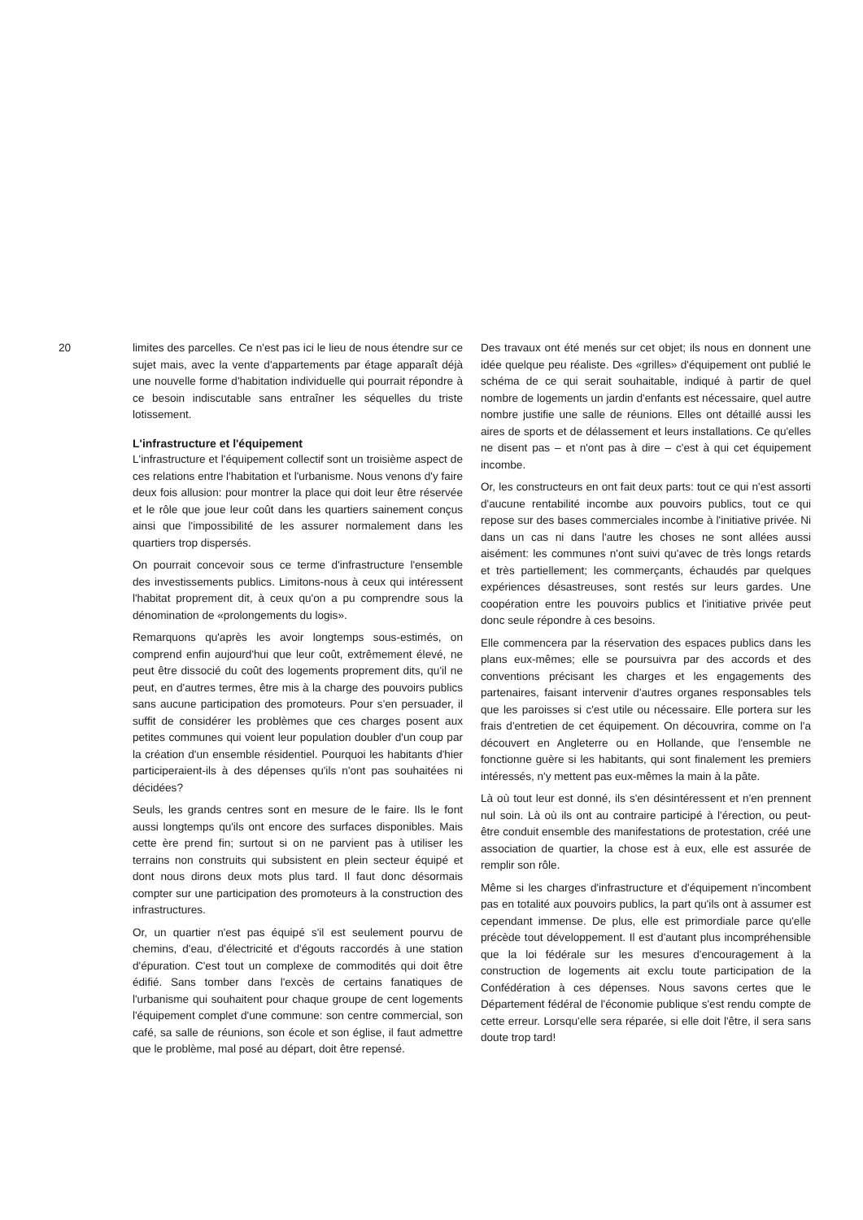20 limites des parcelles. Ce n'est pas ici le lieu de nous étendre sur ce sujet mais, avec la vente d'appartements par étage apparaît déjà une nouvelle forme d'habitation individuelle qui pourrait répondre à ce besoin indiscutable sans entraîner les séquelles du triste lotissement.
L'infrastructure et l'équipement
L'infrastructure et l'équipement collectif sont un troisième aspect de ces relations entre l'habitation et l'urbanisme. Nous venons d'y faire deux fois allusion: pour montrer la place qui doit leur être réservée et le rôle que joue leur coût dans les quartiers sainement conçus ainsi que l'impossibilité de les assurer normalement dans les quartiers trop dispersés.
On pourrait concevoir sous ce terme d'infrastructure l'ensemble des investissements publics. Limitons-nous à ceux qui intéressent l'habitat proprement dit, à ceux qu'on a pu comprendre sous la dénomination de «prolongements du logis».
Remarquons qu'après les avoir longtemps sous-estimés, on comprend enfin aujourd'hui que leur coût, extrêmement élevé, ne peut être dissocié du coût des logements proprement dits, qu'il ne peut, en d'autres termes, être mis à la charge des pouvoirs publics sans aucune participation des promoteurs. Pour s'en persuader, il suffit de considérer les problèmes que ces charges posent aux petites communes qui voient leur population doubler d'un coup par la création d'un ensemble résidentiel. Pourquoi les habitants d'hier participeraient-ils à des dépenses qu'ils n'ont pas souhaitées ni décidées?
Seuls, les grands centres sont en mesure de le faire. Ils le font aussi longtemps qu'ils ont encore des surfaces disponibles. Mais cette ère prend fin; surtout si on ne parvient pas à utiliser les terrains non construits qui subsistent en plein secteur équipé et dont nous dirons deux mots plus tard. Il faut donc désormais compter sur une participation des promoteurs à la construction des infrastructures.
Or, un quartier n'est pas équipé s'il est seulement pourvu de chemins, d'eau, d'électricité et d'égouts raccordés à une station d'épuration. C'est tout un complexe de commodités qui doit être édifié. Sans tomber dans l'excès de certains fanatiques de l'urbanisme qui souhaitent pour chaque groupe de cent logements l'équipement complet d'une commune: son centre commercial, son café, sa salle de réunions, son école et son église, il faut admettre que le problème, mal posé au départ, doit être repensé.
Des travaux ont été menés sur cet objet; ils nous en donnent une idée quelque peu réaliste. Des «grilles» d'équipement ont publié le schéma de ce qui serait souhaitable, indiqué à partir de quel nombre de logements un jardin d'enfants est nécessaire, quel autre nombre justifie une salle de réunions. Elles ont détaillé aussi les aires de sports et de délassement et leurs installations. Ce qu'elles ne disent pas – et n'ont pas à dire – c'est à qui cet équipement incombe.
Or, les constructeurs en ont fait deux parts: tout ce qui n'est assorti d'aucune rentabilité incombe aux pouvoirs publics, tout ce qui repose sur des bases commerciales incombe à l'initiative privée. Ni dans un cas ni dans l'autre les choses ne sont allées aussi aisément: les communes n'ont suivi qu'avec de très longs retards et très partiellement; les commerçants, échaudés par quelques expériences désastreuses, sont restés sur leurs gardes. Une coopération entre les pouvoirs publics et l'initiative privée peut donc seule répondre à ces besoins.
Elle commencera par la réservation des espaces publics dans les plans eux-mêmes; elle se poursuivra par des accords et des conventions précisant les charges et les engagements des partenaires, faisant intervenir d'autres organes responsables tels que les paroisses si c'est utile ou nécessaire. Elle portera sur les frais d'entretien de cet équipement. On découvrira, comme on l'a découvert en Angleterre ou en Hollande, que l'ensemble ne fonctionne guère si les habitants, qui sont finalement les premiers intéressés, n'y mettent pas eux-mêmes la main à la pâte.
Là où tout leur est donné, ils s'en désintéressent et n'en prennent nul soin. Là où ils ont au contraire participé à l'érection, ou peut-être conduit ensemble des manifestations de protestation, créé une association de quartier, la chose est à eux, elle est assurée de remplir son rôle.
Même si les charges d'infrastructure et d'équipement n'incombent pas en totalité aux pouvoirs publics, la part qu'ils ont à assumer est cependant immense. De plus, elle est primordiale parce qu'elle précède tout développement. Il est d'autant plus incompréhensible que la loi fédérale sur les mesures d'encouragement à la construction de logements ait exclu toute participation de la Confédération à ces dépenses. Nous savons certes que le Département fédéral de l'économie publique s'est rendu compte de cette erreur. Lorsqu'elle sera réparée, si elle doit l'être, il sera sans doute trop tard!